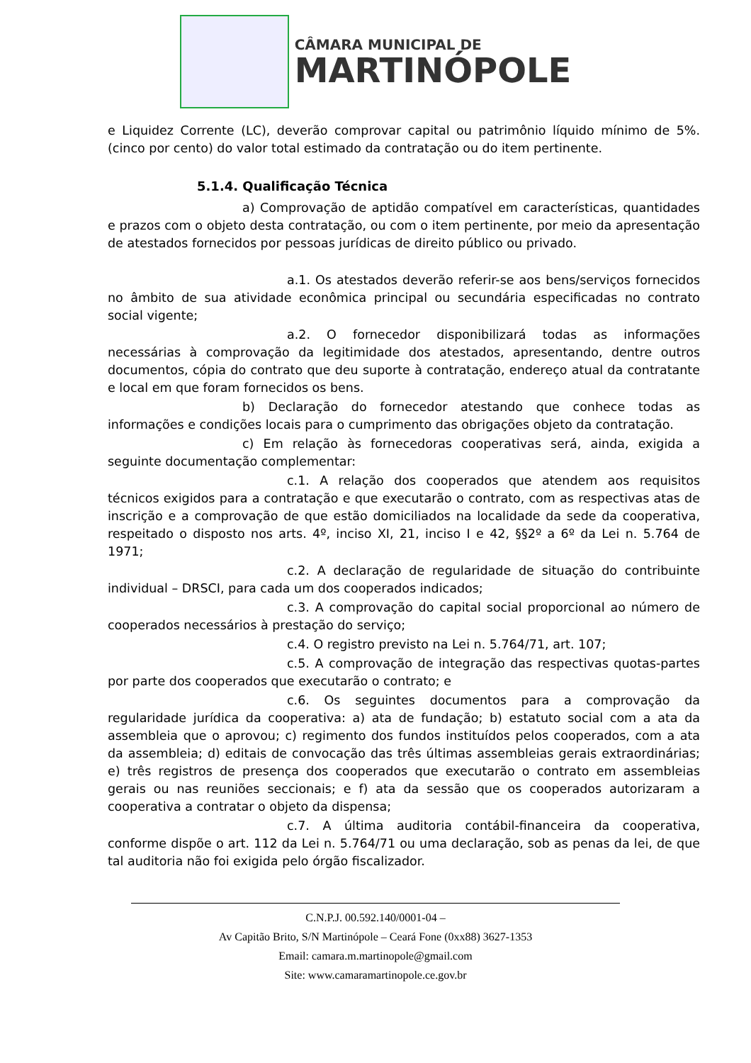CÂMARA MUNICIPAL DE
MARTINÓPOLE
e Liquidez Corrente (LC), deverão comprovar capital ou patrimônio líquido mínimo de 5%.(cinco por cento) do valor total estimado da contratação ou do item pertinente.
5.1.4. Qualificação Técnica
a) Comprovação de aptidão compatível em características, quantidades e prazos com o objeto desta contratação, ou com o item pertinente, por meio da apresentação de atestados fornecidos por pessoas jurídicas de direito público ou privado.
a.1. Os atestados deverão referir-se aos bens/serviços fornecidos no âmbito de sua atividade econômica principal ou secundária especificadas no contrato social vigente;
a.2. O fornecedor disponibilizará todas as informações necessárias à comprovação da legitimidade dos atestados, apresentando, dentre outros documentos, cópia do contrato que deu suporte à contratação, endereço atual da contratante e local em que foram fornecidos os bens.
b) Declaração do fornecedor atestando que conhece todas as informações e condições locais para o cumprimento das obrigações objeto da contratação.
c) Em relação às fornecedoras cooperativas será, ainda, exigida a seguinte documentação complementar:
c.1. A relação dos cooperados que atendem aos requisitos técnicos exigidos para a contratação e que executarão o contrato, com as respectivas atas de inscrição e a comprovação de que estão domiciliados na localidade da sede da cooperativa, respeitado o disposto nos arts. 4º, inciso XI, 21, inciso I e 42, §§2º a 6º da Lei n. 5.764 de 1971;
c.2. A declaração de regularidade de situação do contribuinte individual – DRSCI, para cada um dos cooperados indicados;
c.3. A comprovação do capital social proporcional ao número de cooperados necessários à prestação do serviço;
c.4. O registro previsto na Lei n. 5.764/71, art. 107;
c.5. A comprovação de integração das respectivas quotas-partes por parte dos cooperados que executarão o contrato; e
c.6. Os seguintes documentos para a comprovação da regularidade jurídica da cooperativa: a) ata de fundação; b) estatuto social com a ata da assembleia que o aprovou; c) regimento dos fundos instituídos pelos cooperados, com a ata da assembleia; d) editais de convocação das três últimas assembleias gerais extraordinárias; e) três registros de presença dos cooperados que executarão o contrato em assembleias gerais ou nas reuniões seccionais; e f) ata da sessão que os cooperados autorizaram a cooperativa a contratar o objeto da dispensa;
c.7. A última auditoria contábil-financeira da cooperativa, conforme dispõe o art. 112 da Lei n. 5.764/71 ou uma declaração, sob as penas da lei, de que tal auditoria não foi exigida pelo órgão fiscalizador.
C.N.P.J. 00.592.140/0001-04 –
Av Capitão Brito, S/N Martinópole – Ceará Fone (0xx88) 3627-1353
Email: camara.m.martinopole@gmail.com
Site: www.camaramartinopole.ce.gov.br